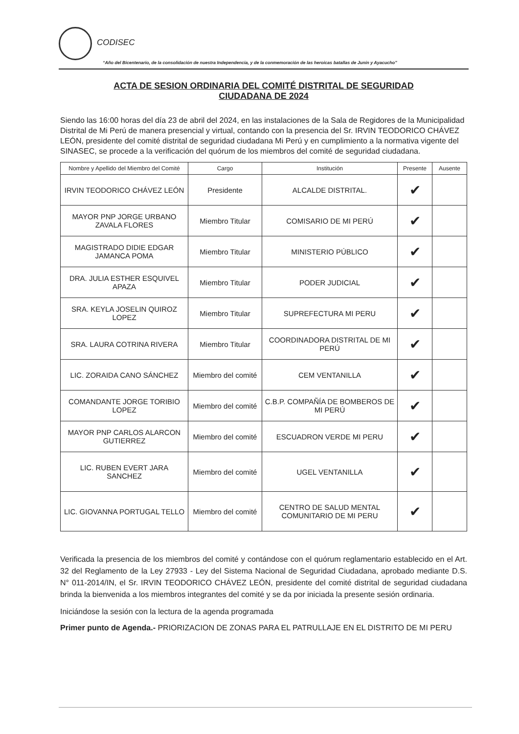CODISEC
“Año del Bicentenario, de la consolidación de nuestra Independencia, y de la conmemoración de las heroicas batallas de Junín y Ayacucho”
ACTA DE SESION ORDINARIA DEL COMITÉ DISTRITAL DE SEGURIDAD
CIUDADANA DE 2024
Siendo las 16:00 horas del día 23 de abril del 2024, en las instalaciones de la Sala de Regidores de la Municipalidad Distrital de Mi Perú de manera presencial y virtual, contando con la presencia del Sr. IRVIN TEODORICO CHÁVEZ LEÓN, presidente del comité distrital de seguridad ciudadana Mi Perú y en cumplimiento a la normativa vigente del SINASEC, se procede a la verificación del quórum de los miembros del comité de seguridad ciudadana.
| Nombre y Apellido del Miembro del Comité | Cargo | Institución | Presente | Ausente |
| --- | --- | --- | --- | --- |
| IRVIN TEODORICO CHÁVEZ LEÓN | Presidente | ALCALDE DISTRITAL. | ✔ | |
| MAYOR PNP JORGE URBANO ZAVALA FLORES | Miembro Titular | COMISARIO DE MI PERÚ | ✔ | |
| MAGISTRADO DIDIE EDGAR JAMANCA POMA | Miembro Titular | MINISTERIO PÚBLICO | ✔ | |
| DRA. JULIA ESTHER ESQUIVEL APAZA | Miembro Titular | PODER JUDICIAL | ✔ | |
| SRA. KEYLA JOSELIN QUIROZ LOPEZ | Miembro Titular | SUPREFECTURA MI PERU | ✔ | |
| SRA. LAURA COTRINA RIVERA | Miembro Titular | COORDINADORA DISTRITAL DE MI PERÚ | ✔ | |
| LIC. ZORAIDA CANO SÁNCHEZ | Miembro del comité | CEM VENTANILLA | ✔ | |
| COMANDANTE JORGE TORIBIO LOPEZ | Miembro del comité | C.B.P. COMPAÑÍA DE BOMBEROS DE MI PERÚ | ✔ | |
| MAYOR PNP CARLOS ALARCON GUTIERREZ | Miembro del comité | ESCUADRON VERDE MI PERU | ✔ | |
| LIC. RUBEN EVERT JARA SANCHEZ | Miembro del comité | UGEL VENTANILLA | ✔ | |
| LIC. GIOVANNA PORTUGAL TELLO | Miembro del comité | CENTRO DE SALUD MENTAL COMUNITARIO DE MI PERU | ✔ | |
Verificada la presencia de los miembros del comité y contándose con el quórum reglamentario establecido en el Art. 32 del Reglamento de la Ley 27933 - Ley del Sistema Nacional de Seguridad Ciudadana, aprobado mediante D.S. N° 011-2014/IN, el Sr. IRVIN TEODORICO CHÁVEZ LEÓN, presidente del comité distrital de seguridad ciudadana brinda la bienvenida a los miembros integrantes del comité y se da por iniciada la presente sesión ordinaria.
Iniciándose la sesión con la lectura de la agenda programada
Primer punto de Agenda.- PRIORIZACION DE ZONAS PARA EL PATRULLAJE EN EL DISTRITO DE MI PERU